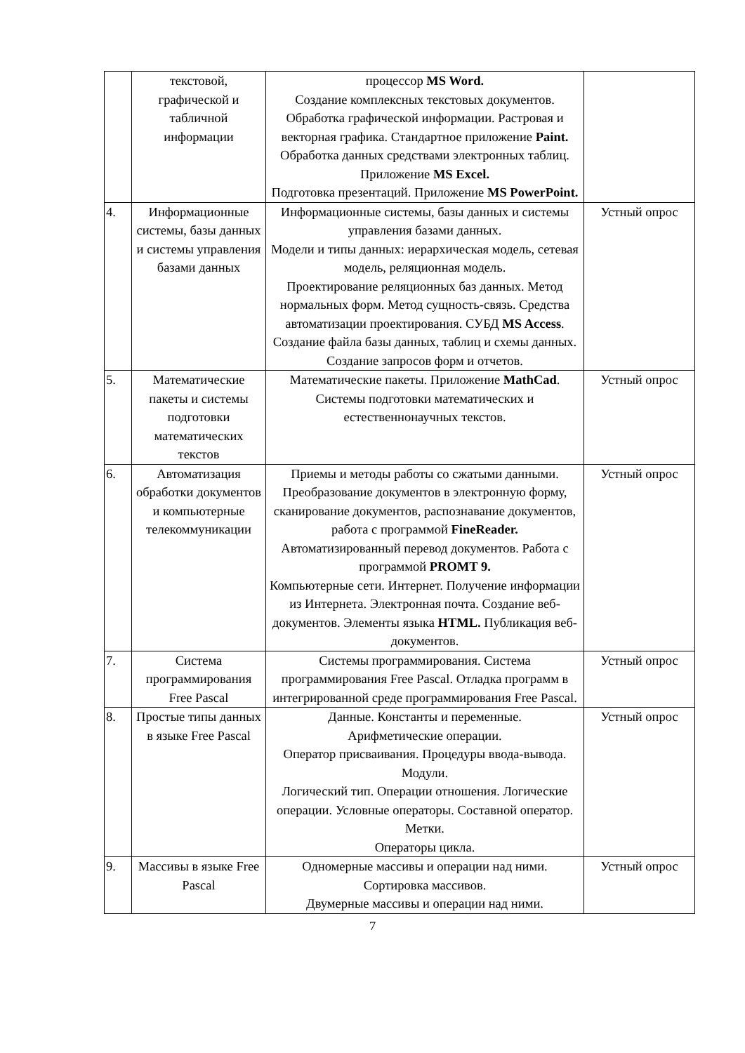| | текстовой, графической и табличной информации | процессор MS Word. Создание комплексных текстовых документов. Обработка графической информации. Растровая и векторная графика. Стандартное приложение Paint. Обработка данных средствами электронных таблиц. Приложение MS Excel. Подготовка презентаций. Приложение MS PowerPoint. | |
| 4. | Информационные системы, базы данных и системы управления базами данных | Информационные системы, базы данных и системы управления базами данных. Модели и типы данных: иерархическая модель, сетевая модель, реляционная модель. Проектирование реляционных баз данных. Метод нормальных форм. Метод сущность-связь. Средства автоматизации проектирования. СУБД MS Access . Создание файла базы данных, таблиц и схемы данных. Создание запросов форм и отчетов. | Устный опрос |
| 5. | Математические пакеты и системы подготовки математических текстов | Математические пакеты. Приложение MathCad . Системы подготовки математических и естественнонаучных текстов. | Устный опрос |
| 6. | Автоматизация обработки документов и компьютерные телекоммуникации | Приемы и методы работы со сжатыми данными. Преобразование документов в электронную форму, сканирование документов, распознавание документов, работа с программой FineReader. Автоматизированный перевод документов. Работа с программой PROMT 9. Компьютерные сети. Интернет. Получение информации из Интернета. Электронная почта. Создание веб-документов. Элементы языка HTML. Публикация веб-документов. | Устный опрос |
| 7. | Система программирования Free Pascal | Системы программирования. Система программирования Free Pascal. Отладка программ в интегрированной среде программирования Free Pascal. | Устный опрос |
| 8. | Простые типы данных в языке Free Pascal | Данные. Константы и переменные. Арифметические операции. Оператор присваивания. Процедуры ввода-вывода. Модули. Логический тип. Операции отношения. Логические операции. Условные операторы. Составной оператор. Метки. Операторы цикла. | Устный опрос |
| 9. | Массивы в языке Free Pascal | Одномерные массивы и операции над ними. Сортировка массивов. Двумерные массивы и операции над ними. | Устный опрос |
7